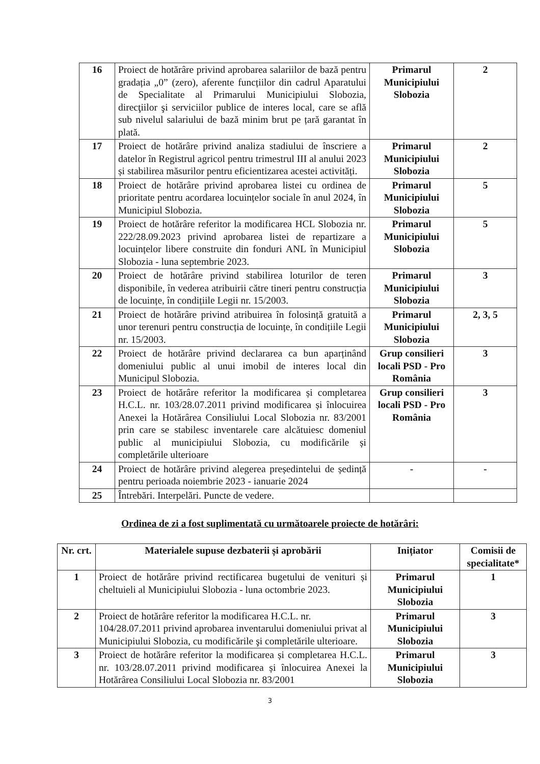| 16 | Proiect de hotărâre privind aprobarea salariilor de bază pentru gradația „0” (zero), aferente funcțiilor din cadrul Aparatului de Specialitate al Primarului Municipiului Slobozia, direcţiilor şi serviciilor publice de interes local, care se află sub nivelul salariului de bază minim brut pe țară garantat în plată. | Primarul Municipiului Slobozia | 2 |
| 17 | Proiect de hotărâre privind analiza stadiului de înscriere a datelor în Registrul agricol pentru trimestrul III al anului 2023 și stabilirea măsurilor pentru eficientizarea acestei activități. | Primarul Municipiului Slobozia | 2 |
| 18 | Proiect de hotărâre privind aprobarea listei cu ordinea de prioritate pentru acordarea locuințelor sociale în anul 2024, în Municipiul Slobozia. | Primarul Municipiului Slobozia | 5 |
| 19 | Proiect de hotărâre referitor la modificarea HCL Slobozia nr. 222/28.09.2023 privind aprobarea listei de repartizare a locuințelor libere construite din fonduri ANL în Municipiul Slobozia - luna septembrie 2023. | Primarul Municipiului Slobozia | 5 |
| 20 | Proiect de hotărâre privind stabilirea loturilor de teren disponibile, în vederea atribuirii către tineri pentru construcția de locuințe, în condițiile Legii nr. 15/2003. | Primarul Municipiului Slobozia | 3 |
| 21 | Proiect de hotărâre privind atribuirea în folosință gratuită a unor terenuri pentru construcția de locuințe, în condițiile Legii nr. 15/2003. | Primarul Municipiului Slobozia | 2, 3, 5 |
| 22 | Proiect de hotărâre privind declararea ca bun aparținând domeniului public al unui imobil de interes local din Municipul Slobozia. | Grup consilieri locali PSD - Pro România | 3 |
| 23 | Proiect de hotărâre referitor la modificarea și completarea H.C.L. nr. 103/28.07.2011 privind modificarea și înlocuirea Anexei la Hotărârea Consiliului Local Slobozia nr. 83/2001 prin care se stabilesc inventarele care alcătuiesc domeniul public al municipiului Slobozia, cu modificările și completările ulterioare | Grup consilieri locali PSD - Pro România | 3 |
| 24 | Proiect de hotărâre privind alegerea președintelui de ședință pentru perioada noiembrie 2023 - ianuarie 2024 | - | - |
| 25 | Întrebări. Interpelări. Puncte de vedere. | | |
Ordinea de zi a fost suplimentată cu următoarele proiecte de hotărâri:
| Nr. crt. | Materialele supuse dezbaterii și aprobării | Inițiator | Comisii de specialitate* |
| --- | --- | --- | --- |
| 1 | Proiect de hotărâre privind rectificarea bugetului de venituri și cheltuieli al Municipiului Slobozia - luna octombrie 2023. | Primarul Municipiului Slobozia | 1 |
| 2 | Proiect de hotărâre referitor la modificarea H.C.L. nr. 104/28.07.2011 privind aprobarea inventarului domeniului privat al Municipiului Slobozia, cu modificările şi completările ulterioare. | Primarul Municipiului Slobozia | 3 |
| 3 | Proiect de hotărâre referitor la modificarea și completarea H.C.L. nr. 103/28.07.2011 privind modificarea și înlocuirea Anexei la Hotărârea Consiliului Local Slobozia nr. 83/2001 | Primarul Municipiului Slobozia | 3 |
3